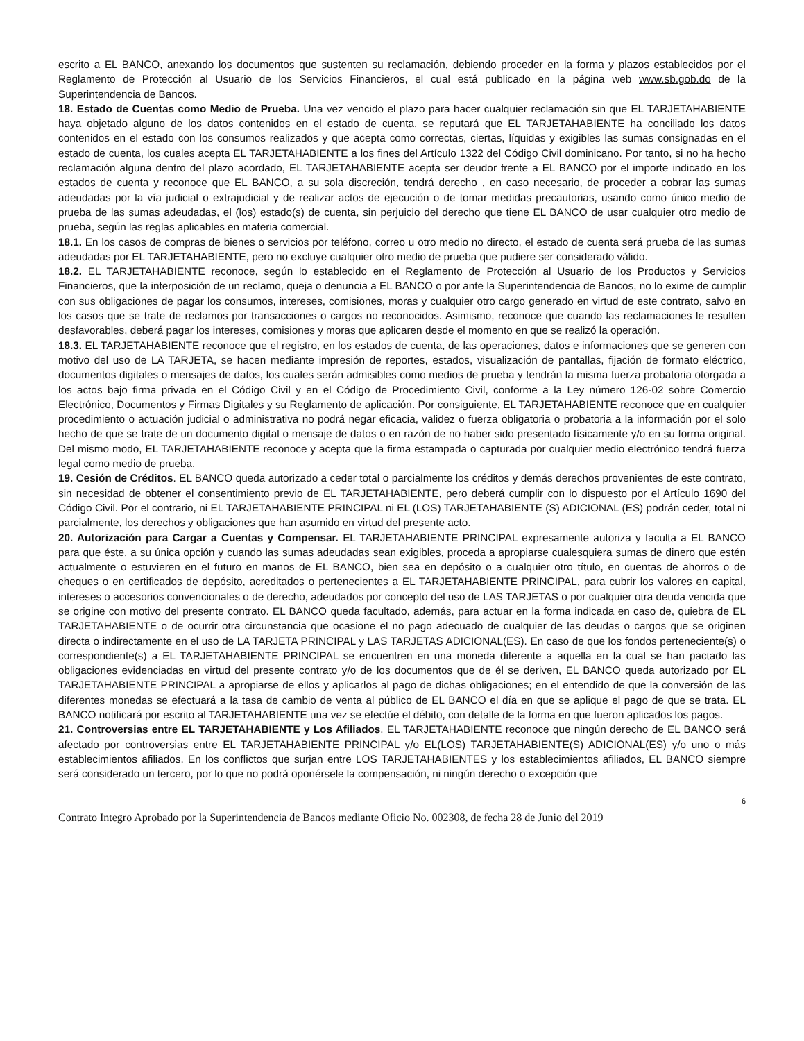escrito a EL BANCO, anexando los documentos que sustenten su reclamación, debiendo proceder en la forma y plazos establecidos por el Reglamento de Protección al Usuario de los Servicios Financieros, el cual está publicado en la página web www.sb.gob.do de la Superintendencia de Bancos.
18. Estado de Cuentas como Medio de Prueba. Una vez vencido el plazo para hacer cualquier reclamación sin que EL TARJETAHABIENTE haya objetado alguno de los datos contenidos en el estado de cuenta, se reputará que EL TARJETAHABIENTE ha conciliado los datos contenidos en el estado con los consumos realizados y que acepta como correctas, ciertas, líquidas y exigibles las sumas consignadas en el estado de cuenta, los cuales acepta EL TARJETAHABIENTE a los fines del Artículo 1322 del Código Civil dominicano. Por tanto, si no ha hecho reclamación alguna dentro del plazo acordado, EL TARJETAHABIENTE acepta ser deudor frente a EL BANCO por el importe indicado en los estados de cuenta y reconoce que EL BANCO, a su sola discreción, tendrá derecho , en caso necesario, de proceder a cobrar las sumas adeudadas por la vía judicial o extrajudicial y de realizar actos de ejecución o de tomar medidas precautorias, usando como único medio de prueba de las sumas adeudadas, el (los) estado(s) de cuenta, sin perjuicio del derecho que tiene EL BANCO de usar cualquier otro medio de prueba, según las reglas aplicables en materia comercial.
18.1. En los casos de compras de bienes o servicios por teléfono, correo u otro medio no directo, el estado de cuenta será prueba de las sumas adeudadas por EL TARJETAHABIENTE, pero no excluye cualquier otro medio de prueba que pudiere ser considerado válido.
18.2. EL TARJETAHABIENTE reconoce, según lo establecido en el Reglamento de Protección al Usuario de los Productos y Servicios Financieros, que la interposición de un reclamo, queja o denuncia a EL BANCO o por ante la Superintendencia de Bancos, no lo exime de cumplir con sus obligaciones de pagar los consumos, intereses, comisiones, moras y cualquier otro cargo generado en virtud de este contrato, salvo en los casos que se trate de reclamos por transacciones o cargos no reconocidos. Asimismo, reconoce que cuando las reclamaciones le resulten desfavorables, deberá pagar los intereses, comisiones y moras que aplicaren desde el momento en que se realizó la operación.
18.3. EL TARJETAHABIENTE reconoce que el registro, en los estados de cuenta, de las operaciones, datos e informaciones que se generen con motivo del uso de LA TARJETA, se hacen mediante impresión de reportes, estados, visualización de pantallas, fijación de formato eléctrico, documentos digitales o mensajes de datos, los cuales serán admisibles como medios de prueba y tendrán la misma fuerza probatoria otorgada a los actos bajo firma privada en el Código Civil y en el Código de Procedimiento Civil, conforme a la Ley número 126-02 sobre Comercio Electrónico, Documentos y Firmas Digitales y su Reglamento de aplicación. Por consiguiente, EL TARJETAHABIENTE reconoce que en cualquier procedimiento o actuación judicial o administrativa no podrá negar eficacia, validez o fuerza obligatoria o probatoria a la información por el solo hecho de que se trate de un documento digital o mensaje de datos o en razón de no haber sido presentado físicamente y/o en su forma original. Del mismo modo, EL TARJETAHABIENTE reconoce y acepta que la firma estampada o capturada por cualquier medio electrónico tendrá fuerza legal como medio de prueba.
19. Cesión de Créditos. EL BANCO queda autorizado a ceder total o parcialmente los créditos y demás derechos provenientes de este contrato, sin necesidad de obtener el consentimiento previo de EL TARJETAHABIENTE, pero deberá cumplir con lo dispuesto por el Artículo 1690 del Código Civil. Por el contrario, ni EL TARJETAHABIENTE PRINCIPAL ni EL (LOS) TARJETAHABIENTE (S) ADICIONAL (ES) podrán ceder, total ni parcialmente, los derechos y obligaciones que han asumido en virtud del presente acto.
20. Autorización para Cargar a Cuentas y Compensar. EL TARJETAHABIENTE PRINCIPAL expresamente autoriza y faculta a EL BANCO para que éste, a su única opción y cuando las sumas adeudadas sean exigibles, proceda a apropiarse cualesquiera sumas de dinero que estén actualmente o estuvieren en el futuro en manos de EL BANCO, bien sea en depósito o a cualquier otro título, en cuentas de ahorros o de cheques o en certificados de depósito, acreditados o pertenecientes a EL TARJETAHABIENTE PRINCIPAL, para cubrir los valores en capital, intereses o accesorios convencionales o de derecho, adeudados por concepto del uso de LAS TARJETAS o por cualquier otra deuda vencida que se origine con motivo del presente contrato. EL BANCO queda facultado, además, para actuar en la forma indicada en caso de, quiebra de EL TARJETAHABIENTE o de ocurrir otra circunstancia que ocasione el no pago adecuado de cualquier de las deudas o cargos que se originen directa o indirectamente en el uso de LA TARJETA PRINCIPAL y LAS TARJETAS ADICIONAL(ES). En caso de que los fondos perteneciente(s) o correspondiente(s) a EL TARJETAHABIENTE PRINCIPAL se encuentren en una moneda diferente a aquella en la cual se han pactado las obligaciones evidenciadas en virtud del presente contrato y/o de los documentos que de él se deriven, EL BANCO queda autorizado por EL TARJETAHABIENTE PRINCIPAL a apropiarse de ellos y aplicarlos al pago de dichas obligaciones; en el entendido de que la conversión de las diferentes monedas se efectuará a la tasa de cambio de venta al público de EL BANCO el día en que se aplique el pago de que se trata. EL BANCO notificará por escrito al TARJETAHABIENTE una vez se efectúe el débito, con detalle de la forma en que fueron aplicados los pagos.
21. Controversias entre EL TARJETAHABIENTE y Los Afiliados. EL TARJETAHABIENTE reconoce que ningún derecho de EL BANCO será afectado por controversias entre EL TARJETAHABIENTE PRINCIPAL y/o EL(LOS) TARJETAHABIENTE(S) ADICIONAL(ES) y/o uno o más establecimientos afiliados. En los conflictos que surjan entre LOS TARJETAHABIENTES y los establecimientos afiliados, EL BANCO siempre será considerado un tercero, por lo que no podrá oponérsele la compensación, ni ningún derecho o excepción que
6
Contrato Integro Aprobado por la Superintendencia de Bancos mediante Oficio No. 002308, de fecha 28 de Junio del 2019